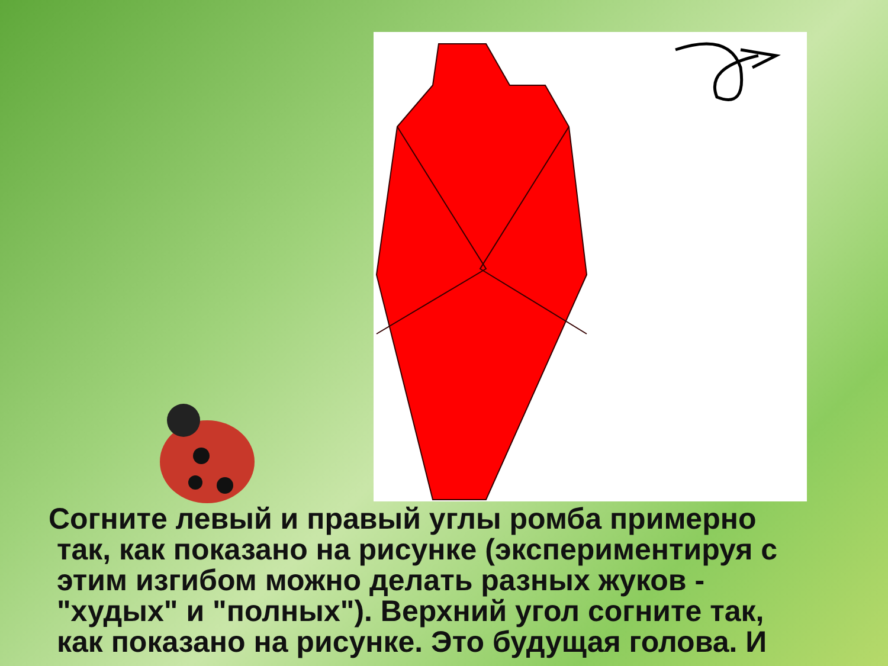Согните левый и правый углы ромба примерно
так, как показано на рисунке (экспериментируя с
этим изгибом можно делать разных жуков -
"худых" и "полных"). Верхний угол согните так,
как показано на рисунке. Это будущая голова. И